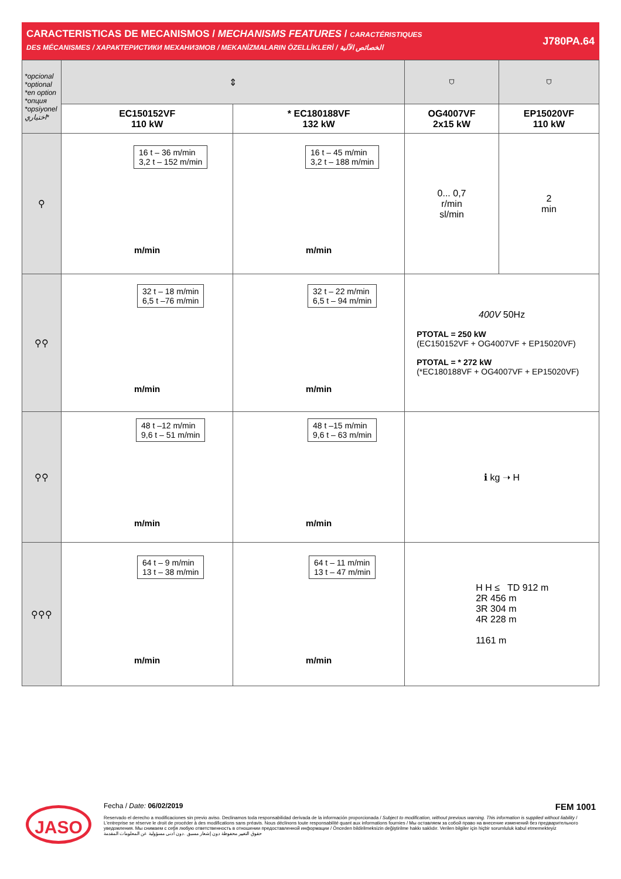CARACTERISTICAS DE MECANISMOS / MECHANISMS FEATURES / CARACTÉRISTIQUES
DES MÉCANISMES / ХАРАКТЕРИСТИКИ МЕХАНИЗМОВ / MEKANİZMALARIN ÖZELLİKLERİ / الخصائص الآلية
J780PA.64
| *opcional *optional *en option *опция *opsiyonel اختياري* | ⇕ | | ⛉ | ⛉ |
| | EC150152VF 110 kW | * EC180188VF 132 kW | OG4007VF 2x15 kW | EP15020VF 110 kW |
| ⚲ | 16 t – 36 m/min 3,2 t – 152 m/min m/min | 16 t – 45 m/min 3,2 t – 188 m/min m/min | 0... 0,7 r/min sl/min | 2 min |
| ⚲⚲ | 32 t – 18 m/min 6,5 t –76 m/min m/min | 32 t – 22 m/min 6,5 t – 94 m/min m/min | 400V 50Hz PTOTAL = 250 kW (EC150152VF + OG4007VF + EP15020VF) PTOTAL = * 272 kW (*EC180188VF + OG4007VF + EP15020VF) | |
| ⚲⚲ | 48 t –12 m/min 9,6 t – 51 m/min m/min | 48 t –15 m/min 9,6 t – 63 m/min m/min | ℹ kg ➝ H | |
| ⚲⚲⚲ | 64 t – 9 m/min 13 t – 38 m/min m/min | 64 t – 11 m/min 13 t – 47 m/min m/min | H H ≤ TD 912 m 2R 456 m 3R 304 m 4R 228 m 1161 m | |
JASO
Fecha / Date: 06/02/2019 FEM 1001
Reservado el derecho a modificaciones sin previo aviso. Declinamos toda responsabilidad derivada de la información proporcionada / Subject to modification, without previous warning. This information is supplied without liability / L'entreprise se réserve le droit de procéder à des modifications sans préavis. Nous déclinons toute responsabilité quant aux informations fournies / Мы оставляем за собой право на внесение изменений без предварительного уведомления. Мы снимаем с себя любую ответственность в отношении предоставленной информации / Önceden bildirilmeksizin değiştirilme hakkı saklıdır. Verilen bilgiler için hiçbir sorumluluk kabul etmemekteyiz
حقوق التغيير محفوظة دون إشعار مسبق .دون أدنى مسؤولية عن المعلومات المقدمة